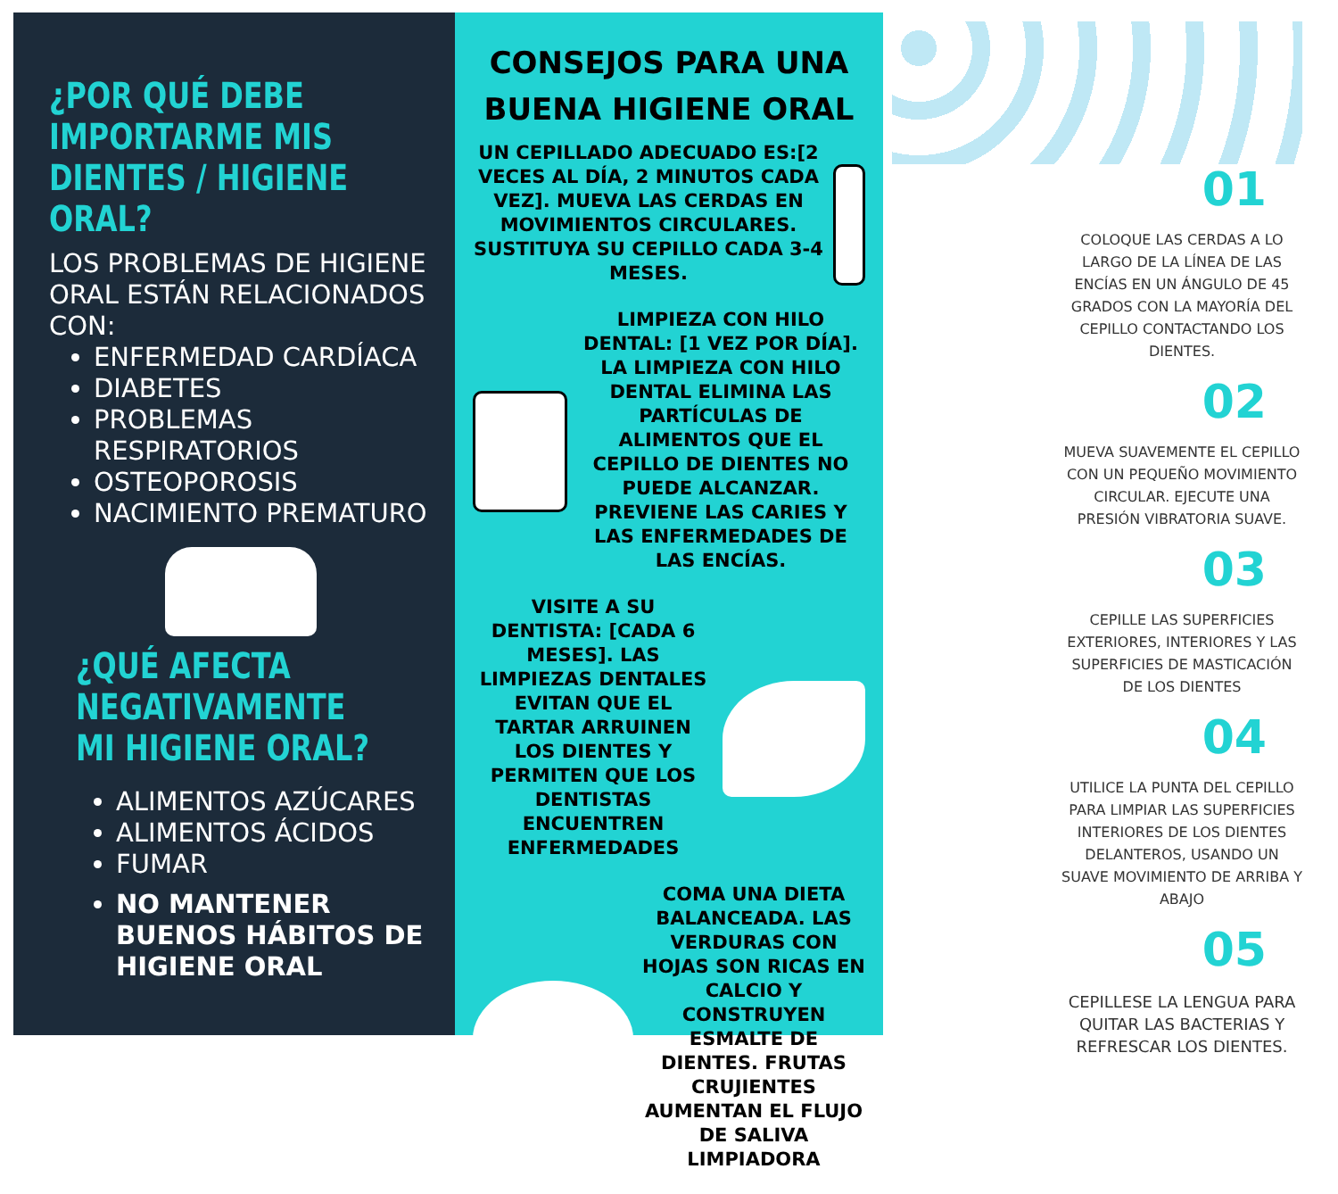¿POR QUÉ DEBE IMPORTARME MIS DIENTES / HIGIENE ORAL?
LOS PROBLEMAS DE HIGIENE ORAL ESTÁN RELACIONADOS CON:
ENFERMEDAD CARDÍACA
DIABETES
PROBLEMAS RESPIRATORIOS
OSTEOPOROSIS
NACIMIENTO PREMATURO
¿QUÉ AFECTA NEGATIVAMENTE MI HIGIENE ORAL?
ALIMENTOS AZÚCARES
ALIMENTOS ÁCIDOS
FUMAR
NO MANTENER BUENOS HÁBITOS DE HIGIENE ORAL
CONSEJOS PARA UNA BUENA HIGIENE ORAL
UN CEPILLADO ADECUADO ES:[2 VECES AL DÍA, 2 MINUTOS CADA VEZ]. MUEVA LAS CERDAS EN MOVIMIENTOS CIRCULARES. SUSTITUYA SU CEPILLO CADA 3-4 MESES.
LIMPIEZA CON HILO DENTAL: [1 VEZ POR DÍA]. LA LIMPIEZA CON HILO DENTAL ELIMINA LAS PARTÍCULAS DE ALIMENTOS QUE EL CEPILLO DE DIENTES NO PUEDE ALCANZAR. PREVIENE LAS CARIES Y LAS ENFERMEDADES DE LAS ENCÍAS.
VISITE A SU DENTISTA: [CADA 6 MESES]. LAS LIMPIEZAS DENTALES EVITAN QUE EL TARTAR ARRUINEN LOS DIENTES Y PERMITEN QUE LOS DENTISTAS ENCUENTREN ENFERMEDADES
COMA UNA DIETA BALANCEADA. LAS VERDURAS CON HOJAS SON RICAS EN CALCIO Y CONSTRUYEN ESMALTE DE DIENTES. FRUTAS CRUJIENTES AUMENTAN EL FLUJO DE SALIVA LIMPIADORA
01
COLOQUE LAS CERDAS A LO LARGO DE LA LÍNEA DE LAS ENCÍAS EN UN ÁNGULO DE 45 GRADOS CON LA MAYORÍA DEL CEPILLO CONTACTANDO LOS DIENTES.
02
MUEVA SUAVEMENTE EL CEPILLO CON UN PEQUEÑO MOVIMIENTO CIRCULAR. EJECUTE UNA PRESIÓN VIBRATORIA SUAVE.
03
CEPILLE LAS SUPERFICIES EXTERIORES, INTERIORES Y LAS SUPERFICIES DE MASTICACIÓN DE LOS DIENTES
04
UTILICE LA PUNTA DEL CEPILLO PARA LIMPIAR LAS SUPERFICIES INTERIORES DE LOS DIENTES DELANTEROS, USANDO UN SUAVE MOVIMIENTO DE ARRIBA Y ABAJO
05
CEPILLESE LA LENGUA PARA QUITAR LAS BACTERIAS Y REFRESCAR LOS DIENTES.